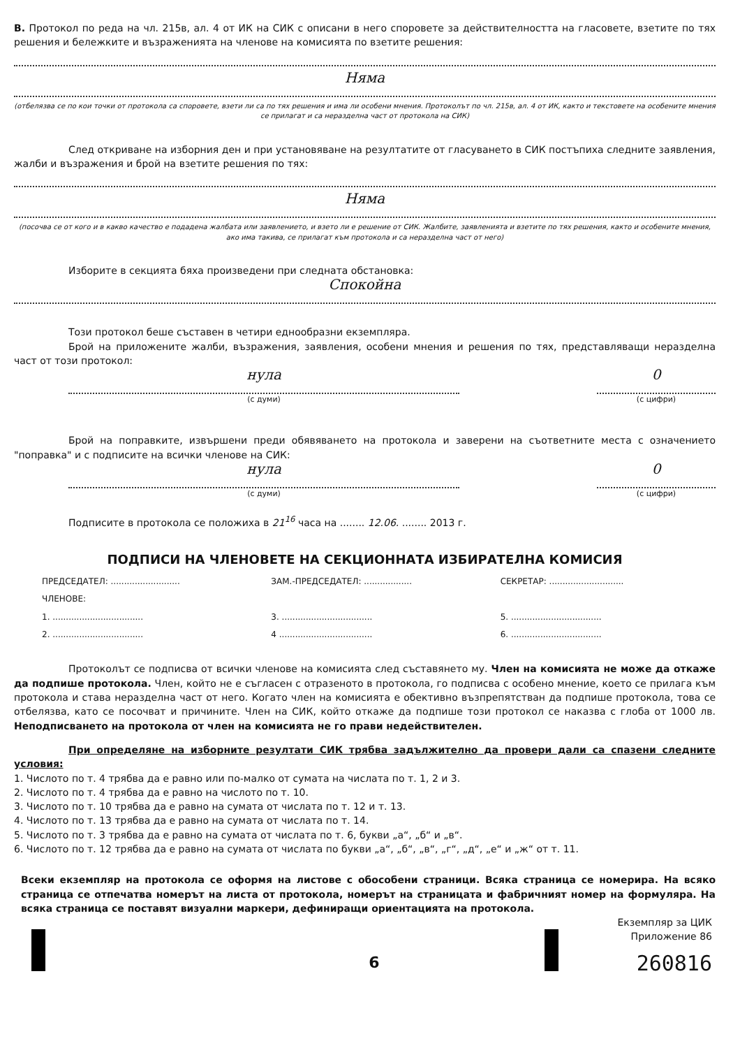В. Протокол по реда на чл. 215в, ал. 4 от ИК на СИК с описани в него споровете за действителността на гласовете, взетите по тях решения и бележките и възраженията на членове на комисията по взетите решения:
Няма
(отбелязва се по кои точки от протокола са споровете, взети ли са по тях решения и има ли особени мнения. Протоколът по чл. 215в, ал. 4 от ИК, както и текстовете на особените мнения се прилагат и са неразделна част от протокола на СИК)
След откриване на изборния ден и при установяване на резултатите от гласуването в СИК постъпиха следните заявления, жалби и възражения и брой на взетите решения по тях:
Няма
(посочва се от кого и в какво качество е подадена жалбата или заявлението, и взето ли е решение от СИК. Жалбите, заявленията и взетите по тях решения, както и особените мнения, ако има такива, се прилагат към протокола и са неразделна част от него)
Изборите в секцията бяха произведени при следната обстановка:
Спокойна
Този протокол беше съставен в четири еднообразни екземпляра.
Брой на приложените жалби, възражения, заявления, особени мнения и решения по тях, представляващи неразделна част от този протокол:
нула
(с думи)
0
(с цифри)
Брой на поправките, извършени преди обявяването на протокола и заверени на съответните места с означението "поправка" и с подписите на всички членове на СИК:
нула
(с думи)
0
(с цифри)
Подписите в протокола се положиха в 21<sup>16</sup> часа на ........ 12.06. ........ 2013 г.
ПОДПИСИ НА ЧЛЕНОВЕТЕ НА СЕКЦИОННАТА ИЗБИРАТЕЛНА КОМИСИЯ
ПРЕДСЕДАТЕЛ: ..........................
ЗАМ.-ПРЕДСЕДАТЕЛ: ..................
СЕКРЕТАР: ............................
ЧЛЕНОВЕ:
1. ..................................
3. ..................................
5. ..................................
2. ..................................
4 ...................................
6. ..................................
Протоколът се подписва от всички членове на комисията след съставянето му. Член на комисията не може да откаже да подпише протокола. Член, който не е съгласен с отразеното в протокола, го подписва с особено мнение, което се прилага към протокола и става неразделна част от него. Когато член на комисията е обективно възпрепятстван да подпише протокола, това се отбелязва, като се посочват и причините. Член на СИК, който откаже да подпише този протокол се наказва с глоба от 1000 лв. Неподписването на протокола от член на комисията не го прави недействителен.
При определяне на изборните резултати СИК трябва задължително да провери дали са спазени следните условия:
1. Числото по т. 4 трябва да е равно или по-малко от сумата на числата по т. 1, 2 и 3.
2. Числото по т. 4 трябва да е равно на числото по т. 10.
3. Числото по т. 10 трябва да е равно на сумата от числата по т. 12 и т. 13.
4. Числото по т. 13 трябва да е равно на сумата от числата по т. 14.
5. Числото по т. 3 трябва да е равно на сумата от числата по т. 6, букви „а“, „б“ и „в“.
6. Числото по т. 12 трябва да е равно на сумата от числата по букви „а“, „б“, „в“, „г“, „д“, „е“ и „ж“ от т. 11.
Всеки екземпляр на протокола се оформя на листове с обособени страници. Всяка страница се номерира. На всяко страница се отпечатва номерът на листа от протокола, номерът на страницата и фабричният номер на формуляра. На всяка страница се поставят визуални маркери, дефиниращи ориентацията на протокола.
Екземпляр за ЦИК
Приложение 86
6 260816